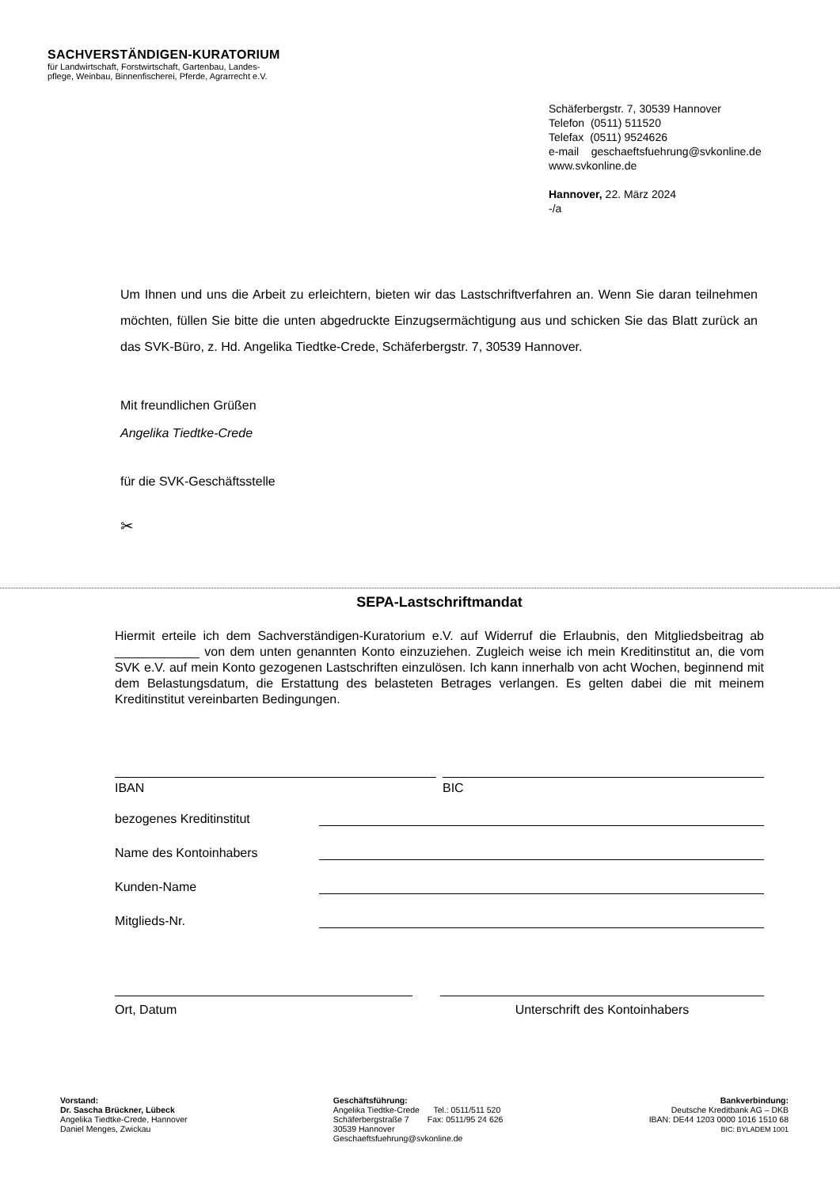SACHVERSTÄNDIGEN-KURATORIUM
für Landwirtschaft, Forstwirtschaft, Gartenbau, Landes-
pflege, Weinbau, Binnenfischerei, Pferde, Agrarrecht e.V.
Schäferbergstr. 7, 30539 Hannover
Telefon (0511) 511520
Telefax (0511) 9524626
e-mail geschaeftsfuehrung@svkonline.de
www.svkonline.de
Hannover, 22. März 2024
-/a
Um Ihnen und uns die Arbeit zu erleichtern, bieten wir das Lastschriftverfahren an. Wenn Sie daran teilnehmen möchten, füllen Sie bitte die unten abgedruckte Einzugsermächtigung aus und schicken Sie das Blatt zurück an das SVK-Büro, z. Hd. Angelika Tiedtke-Crede, Schäferbergstr. 7, 30539 Hannover.
Mit freundlichen Grüßen
Angelika Tiedtke-Crede
für die SVK-Geschäftsstelle
✂
SEPA-Lastschriftmandat
Hiermit erteile ich dem Sachverständigen-Kuratorium e.V. auf Widerruf die Erlaubnis, den Mitgliedsbeitrag ab ____________ von dem unten genannten Konto einzuziehen. Zugleich weise ich mein Kreditinstitut an, die vom SVK e.V. auf mein Konto gezogenen Lastschriften einzulösen. Ich kann innerhalb von acht Wochen, beginnend mit dem Belastungsdatum, die Erstattung des belasteten Betrages verlangen. Es gelten dabei die mit meinem Kreditinstitut vereinbarten Bedingungen.
IBAN BIC
bezogenes Kreditinstitut
Name des Kontoinhabers
Kunden-Name
Mitglieds-Nr.
Ort, Datum Unterschrift des Kontoinhabers
Vorstand:
Dr. Sascha Brückner, Lübeck
Angelika Tiedtke-Crede, Hannover
Daniel Menges, Zwickau
Geschäftsführung:
Angelika Tiedtke-Crede Tel.: 0511/511 520
Schäferbergstraße 7 Fax: 0511/95 24 626
30539 Hannover
Geschaeftsfuehrung@svkonline.de
Bankverbindung:
Deutsche Kreditbank AG – DKB
IBAN: DE44 1203 0000 1016 1510 68
BIC: BYLADEM 1001